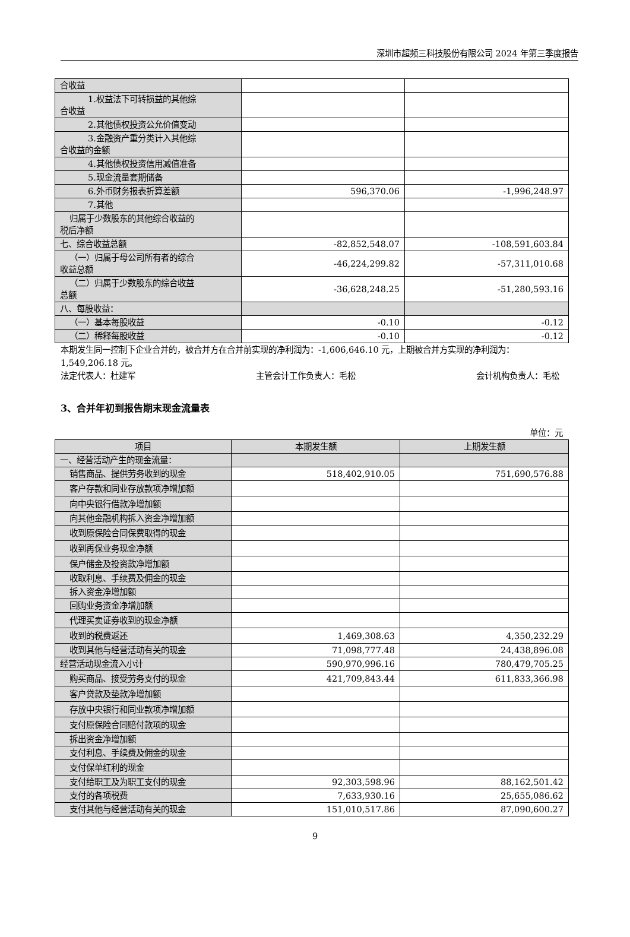深圳市超频三科技股份有限公司 2024 年第三季度报告
| 合收益 | | |
| 1.权益法下可转损益的其他综 合收益 | | |
| 2.其他债权投资公允价值变动 | | |
| 3.金融资产重分类计入其他综 合收益的金额 | | |
| 4.其他债权投资信用减值准备 | | |
| 5.现金流量套期储备 | | |
| 6.外币财务报表折算差额 | 596,370.06 | -1,996,248.97 |
| 7.其他 | | |
| 归属于少数股东的其他综合收益的 税后净额 | | |
| 七、综合收益总额 | -82,852,548.07 | -108,591,603.84 |
| （一）归属于母公司所有者的综合 收益总额 | -46,224,299.82 | -57,311,010.68 |
| （二）归属于少数股东的综合收益 总额 | -36,628,248.25 | -51,280,593.16 |
| 八、每股收益： | | |
| （一）基本每股收益 | -0.10 | -0.12 |
| （二）稀释每股收益 | -0.10 | -0.12 |
本期发生同一控制下企业合并的，被合并方在合并前实现的净利润为：-1,606,646.10 元，上期被合并方实现的净利润为：1,549,206.18 元。
法定代表人：杜建军 主管会计工作负责人：毛松 会计机构负责人：毛松
3、合并年初到报告期末现金流量表
单位：元
| 项目 | 本期发生额 | 上期发生额 |
| --- | --- | --- |
| 一、经营活动产生的现金流量： | | |
| 销售商品、提供劳务收到的现金 | 518,402,910.05 | 751,690,576.88 |
| 客户存款和同业存放款项净增加额 | | |
| 向中央银行借款净增加额 | | |
| 向其他金融机构拆入资金净增加额 | | |
| 收到原保险合同保费取得的现金 | | |
| 收到再保业务现金净额 | | |
| 保户储金及投资款净增加额 | | |
| 收取利息、手续费及佣金的现金 | | |
| 拆入资金净增加额 | | |
| 回购业务资金净增加额 | | |
| 代理买卖证券收到的现金净额 | | |
| 收到的税费返还 | 1,469,308.63 | 4,350,232.29 |
| 收到其他与经营活动有关的现金 | 71,098,777.48 | 24,438,896.08 |
| 经营活动现金流入小计 | 590,970,996.16 | 780,479,705.25 |
| 购买商品、接受劳务支付的现金 | 421,709,843.44 | 611,833,366.98 |
| 客户贷款及垫款净增加额 | | |
| 存放中央银行和同业款项净增加额 | | |
| 支付原保险合同赔付款项的现金 | | |
| 拆出资金净增加额 | | |
| 支付利息、手续费及佣金的现金 | | |
| 支付保单红利的现金 | | |
| 支付给职工及为职工支付的现金 | 92,303,598.96 | 88,162,501.42 |
| 支付的各项税费 | 7,633,930.16 | 25,655,086.62 |
| 支付其他与经营活动有关的现金 | 151,010,517.86 | 87,090,600.27 |
9